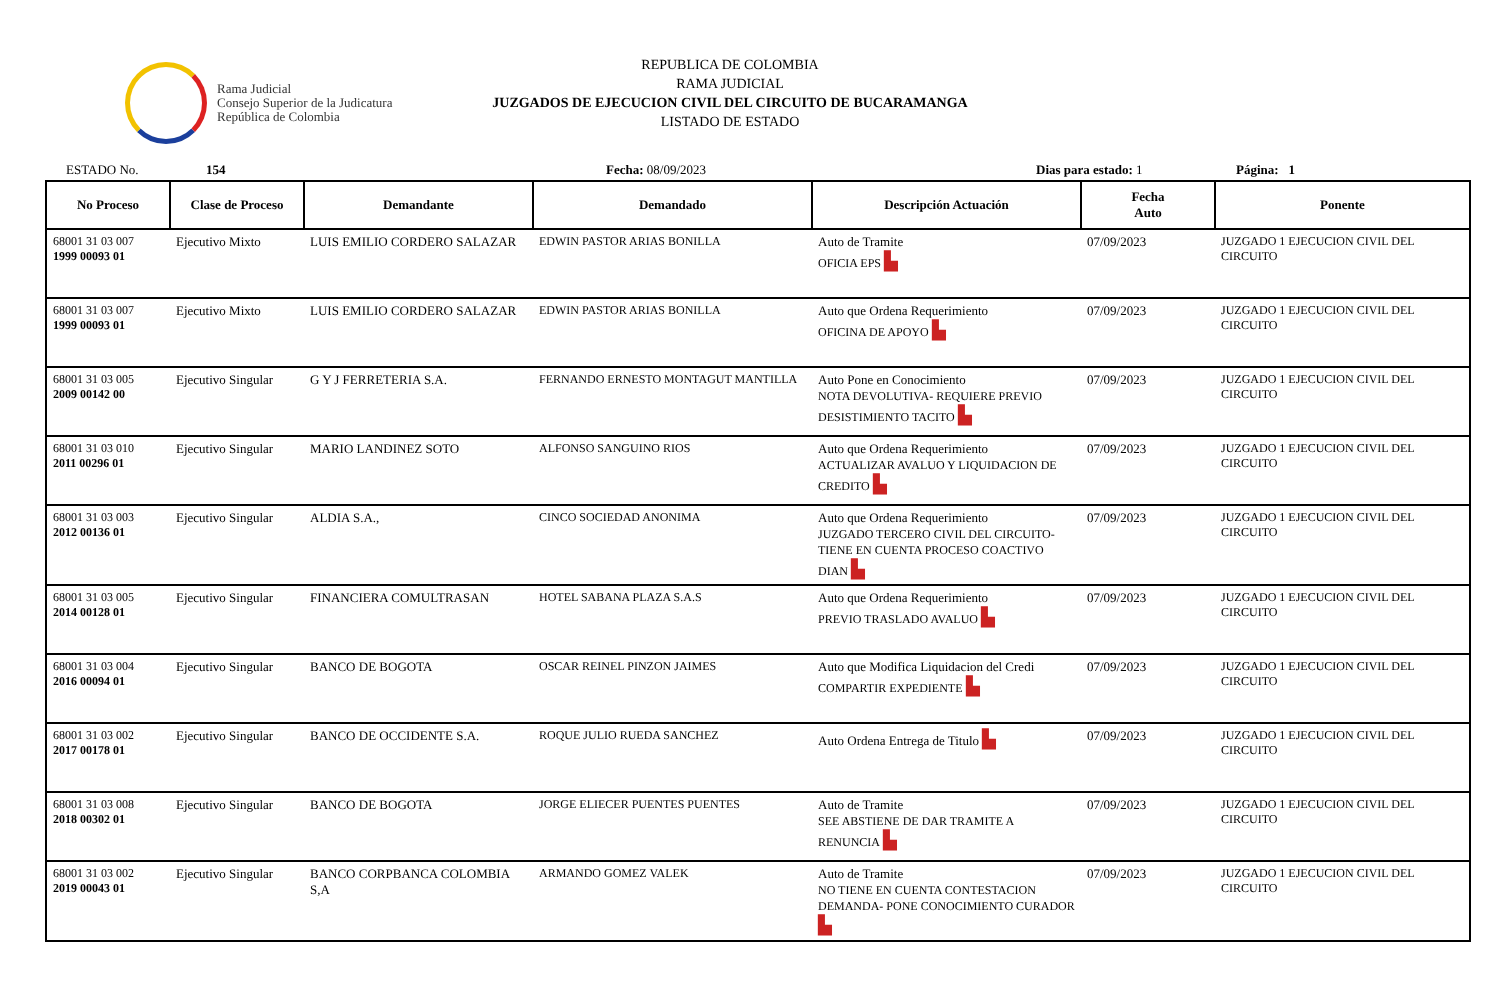Rama Judicial
Consejo Superior de la Judicatura
República de Colombia
REPUBLICA DE COLOMBIA
RAMA JUDICIAL
JUZGADOS DE EJECUCION CIVIL DEL CIRCUITO DE BUCARAMANGA
LISTADO DE ESTADO
ESTADO No. 154 Fecha: 08/09/2023 Dias para estado: 1 Página: 1
| No Proceso | Clase de Proceso | Demandante | Demandado | Descripción Actuación | Fecha Auto | Ponente |
| --- | --- | --- | --- | --- | --- | --- |
| 68001 31 03 007 1999 00093 01 | Ejecutivo Mixto | LUIS EMILIO CORDERO SALAZAR | EDWIN PASTOR ARIAS BONILLA | Auto de Tramite OFICIA EPS ▙ | 07/09/2023 | JUZGADO 1 EJECUCION CIVIL DEL CIRCUITO |
| 68001 31 03 007 1999 00093 01 | Ejecutivo Mixto | LUIS EMILIO CORDERO SALAZAR | EDWIN PASTOR ARIAS BONILLA | Auto que Ordena Requerimiento OFICINA DE APOYO ▙ | 07/09/2023 | JUZGADO 1 EJECUCION CIVIL DEL CIRCUITO |
| 68001 31 03 005 2009 00142 00 | Ejecutivo Singular | G Y J FERRETERIA S.A. | FERNANDO ERNESTO MONTAGUT MANTILLA | Auto Pone en Conocimiento NOTA DEVOLUTIVA- REQUIERE PREVIO DESISTIMIENTO TACITO ▙ | 07/09/2023 | JUZGADO 1 EJECUCION CIVIL DEL CIRCUITO |
| 68001 31 03 010 2011 00296 01 | Ejecutivo Singular | MARIO LANDINEZ SOTO | ALFONSO SANGUINO RIOS | Auto que Ordena Requerimiento ACTUALIZAR AVALUO Y LIQUIDACION DE CREDITO ▙ | 07/09/2023 | JUZGADO 1 EJECUCION CIVIL DEL CIRCUITO |
| 68001 31 03 003 2012 00136 01 | Ejecutivo Singular | ALDIA S.A., | CINCO SOCIEDAD ANONIMA | Auto que Ordena Requerimiento JUZGADO TERCERO CIVIL DEL CIRCUITO- TIENE EN CUENTA PROCESO COACTIVO DIAN ▙ | 07/09/2023 | JUZGADO 1 EJECUCION CIVIL DEL CIRCUITO |
| 68001 31 03 005 2014 00128 01 | Ejecutivo Singular | FINANCIERA COMULTRASAN | HOTEL SABANA PLAZA S.A.S | Auto que Ordena Requerimiento PREVIO TRASLADO AVALUO ▙ | 07/09/2023 | JUZGADO 1 EJECUCION CIVIL DEL CIRCUITO |
| 68001 31 03 004 2016 00094 01 | Ejecutivo Singular | BANCO DE BOGOTA | OSCAR REINEL PINZON JAIMES | Auto que Modifica Liquidacion del Credi COMPARTIR EXPEDIENTE ▙ | 07/09/2023 | JUZGADO 1 EJECUCION CIVIL DEL CIRCUITO |
| 68001 31 03 002 2017 00178 01 | Ejecutivo Singular | BANCO DE OCCIDENTE S.A. | ROQUE JULIO RUEDA SANCHEZ | Auto Ordena Entrega de Titulo ▙ | 07/09/2023 | JUZGADO 1 EJECUCION CIVIL DEL CIRCUITO |
| 68001 31 03 008 2018 00302 01 | Ejecutivo Singular | BANCO DE BOGOTA | JORGE ELIECER PUENTES PUENTES | Auto de Tramite SEE ABSTIENE DE DAR TRAMITE A RENUNCIA ▙ | 07/09/2023 | JUZGADO 1 EJECUCION CIVIL DEL CIRCUITO |
| 68001 31 03 002 2019 00043 01 | Ejecutivo Singular | BANCO CORPBANCA COLOMBIA S,A | ARMANDO GOMEZ VALEK | Auto de Tramite NO TIENE EN CUENTA CONTESTACION DEMANDA- PONE CONOCIMIENTO CURADOR ▙ | 07/09/2023 | JUZGADO 1 EJECUCION CIVIL DEL CIRCUITO |